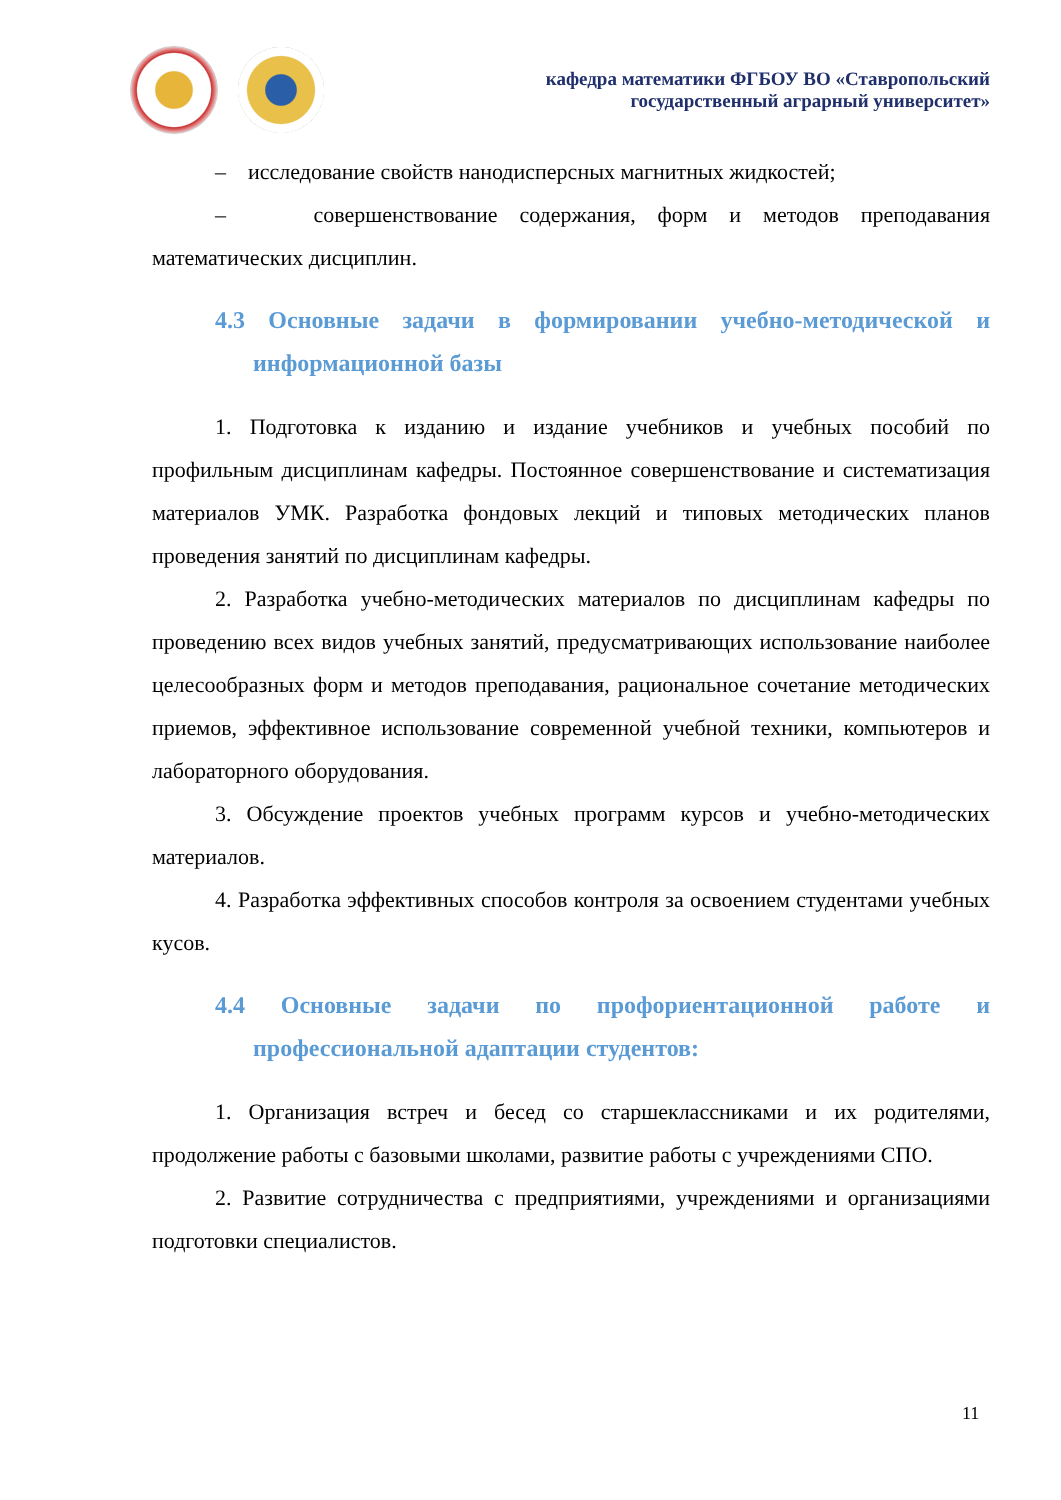кафедра математики ФГБОУ ВО «Ставропольский
государственный аграрный университет»
– исследование свойств нанодисперсных магнитных жидкостей;
– совершенствование содержания, форм и методов преподавания математических дисциплин.
4.3 Основные задачи в формировании учебно-методической и информационной базы
1. Подготовка к изданию и издание учебников и учебных пособий по профильным дисциплинам кафедры. Постоянное совершенствование и систематизация материалов УМК. Разработка фондовых лекций и типовых методических планов проведения занятий по дисциплинам кафедры.
2. Разработка учебно-методических материалов по дисциплинам кафедры по проведению всех видов учебных занятий, предусматривающих использование наиболее целесообразных форм и методов преподавания, рациональное сочетание методических приемов, эффективное использование современной учебной техники, компьютеров и лабораторного оборудования.
3. Обсуждение проектов учебных программ курсов и учебно-методических материалов.
4. Разработка эффективных способов контроля за освоением студентами учебных кусов.
4.4 Основные задачи по профориентационной работе и профессиональной адаптации студентов:
1. Организация встреч и бесед со старшеклассниками и их родителями, продолжение работы с базовыми школами, развитие работы с учреждениями СПО.
2. Развитие сотрудничества с предприятиями, учреждениями и организациями подготовки специалистов.
11